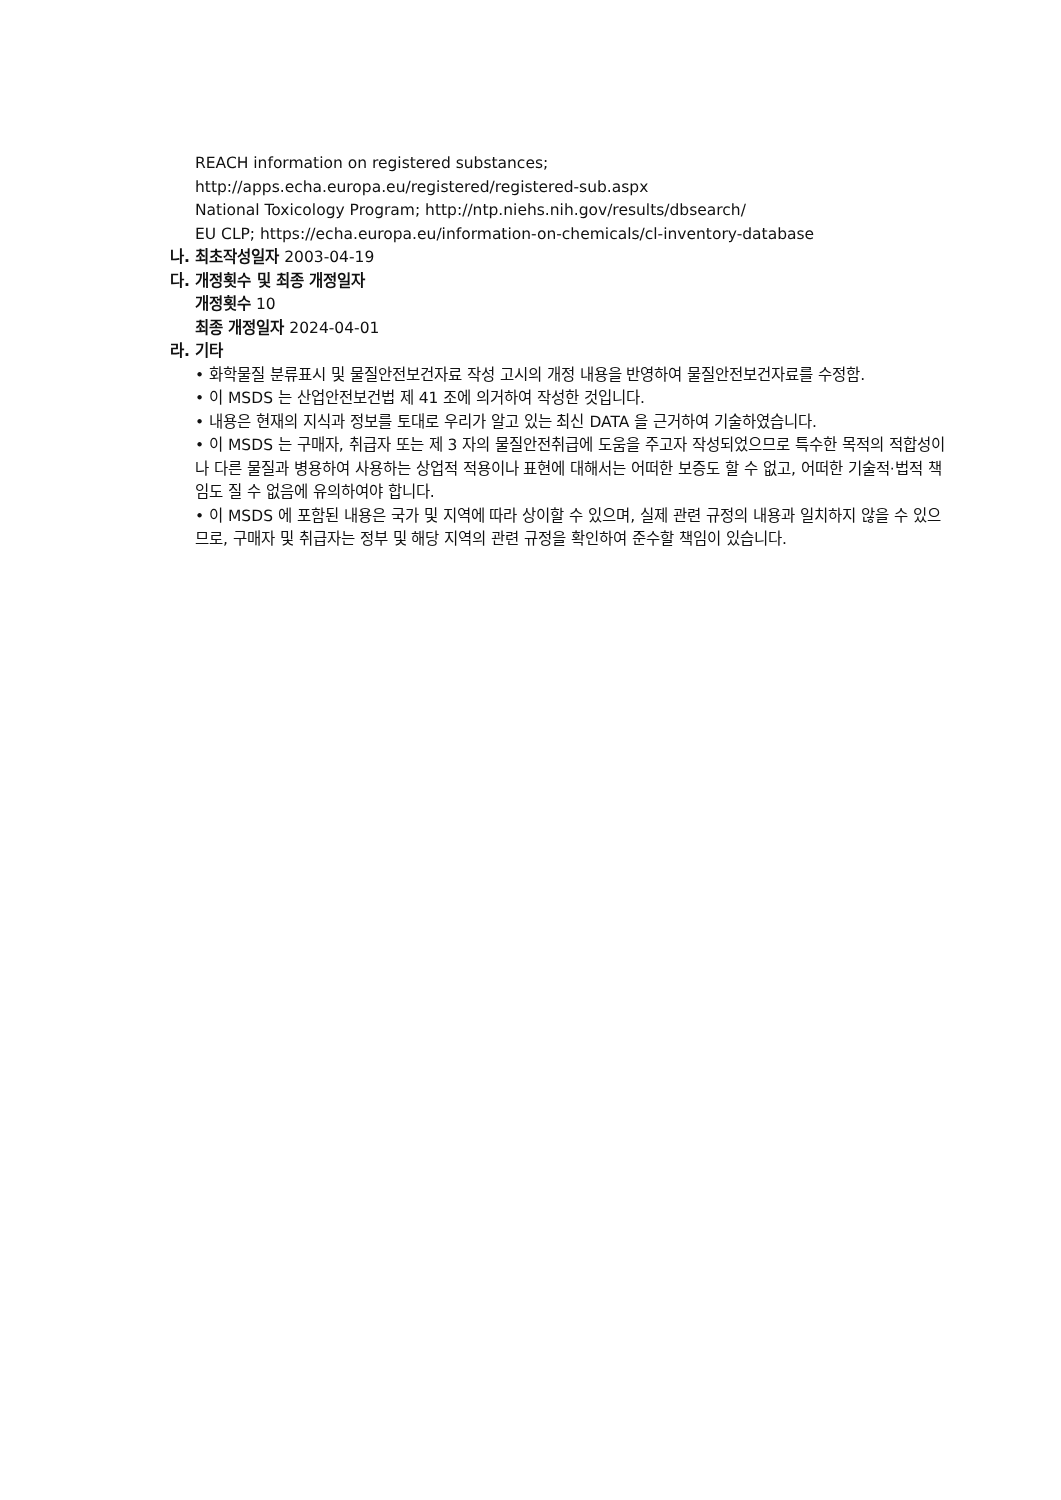REACH information on registered substances;
http://apps.echa.europa.eu/registered/registered-sub.aspx
National Toxicology Program; http://ntp.niehs.nih.gov/results/dbsearch/
EU CLP; https://echa.europa.eu/information-on-chemicals/cl-inventory-database
나. 최초작성일자 2003-04-19
다. 개정횟수 및 최종 개정일자
개정횟수 10
최종 개정일자 2024-04-01
라. 기타
• 화학물질 분류표시 및 물질안전보건자료 작성 고시의 개정 내용을 반영하여 물질안전보건자료를 수정함.
• 이 MSDS 는 산업안전보건법 제 41 조에 의거하여 작성한 것입니다.
• 내용은 현재의 지식과 정보를 토대로 우리가 알고 있는 최신 DATA 을 근거하여 기술하였습니다.
• 이 MSDS 는 구매자, 취급자 또는 제 3 자의 물질안전취급에 도움을 주고자 작성되었으므로 특수한 목적의 적합성이나 다른 물질과 병용하여 사용하는 상업적 적용이나 표현에 대해서는 어떠한 보증도 할 수 없고, 어떠한 기술적·법적 책임도 질 수 없음에 유의하여야 합니다.
• 이 MSDS 에 포함된 내용은 국가 및 지역에 따라 상이할 수 있으며, 실제 관련 규정의 내용과 일치하지 않을 수 있으므로, 구매자 및 취급자는 정부 및 해당 지역의 관련 규정을 확인하여 준수할 책임이 있습니다.